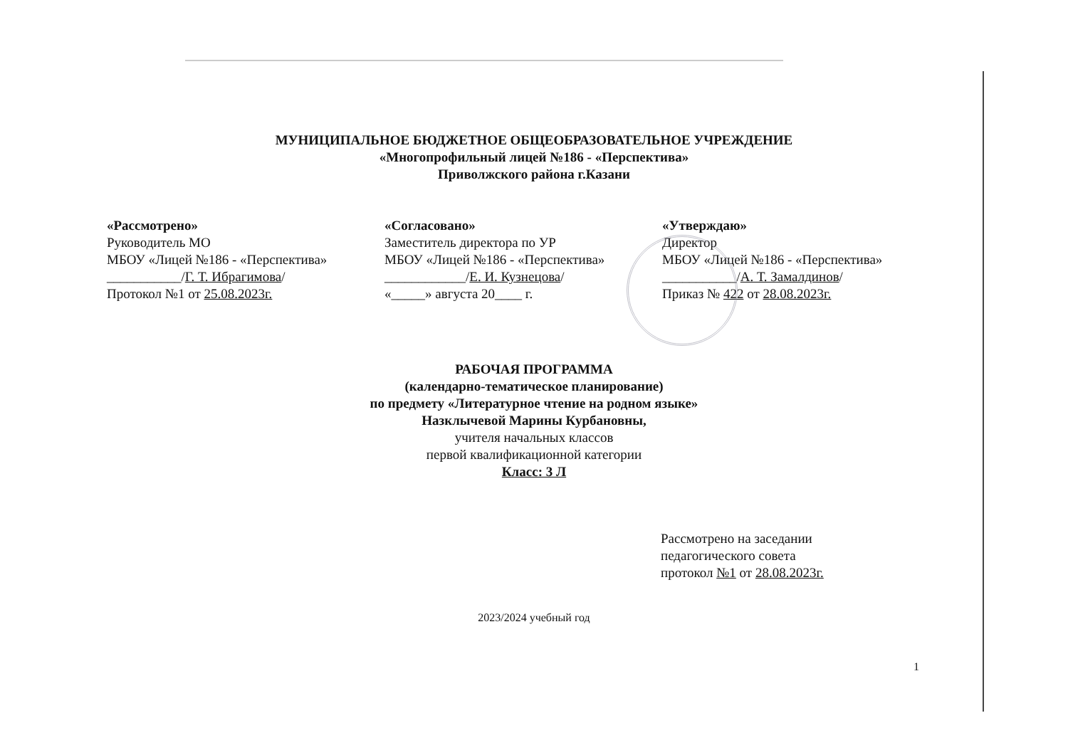МУНИЦИПАЛЬНОЕ БЮДЖЕТНОЕ ОБЩЕОБРАЗОВАТЕЛЬНОЕ УЧРЕЖДЕНИЕ
«Многопрофильный лицей №186 - «Перспектива»
Приволжского района г.Казани
«Рассмотрено»
Руководитель МО
МБОУ «Лицей №186 - «Перспектива»
___________/Г. Т. Ибрагимова/
Протокол №1 от 25.08.2023г.
«Согласовано»
Заместитель директора по УР
МБОУ «Лицей №186 - «Перспектива»
____________/Е. И. Кузнецова/
«_____» августа 20____ г.
«Утверждаю»
Директор
МБОУ «Лицей №186 - «Перспектива»
___________/А. Т. Замалдинов/
Приказ № 422 от 28.08.2023г.
РАБОЧАЯ ПРОГРАММА
(календарно-тематическое планирование)
по предмету «Литературное чтение на родном языке»
Назклычевой Марины Курбановны,
учителя начальных классов
первой квалификационной категории
Класс: 3 Л
Рассмотрено на заседании
педагогического совета
протокол №1 от 28.08.2023г.
2023/2024 учебный год
1